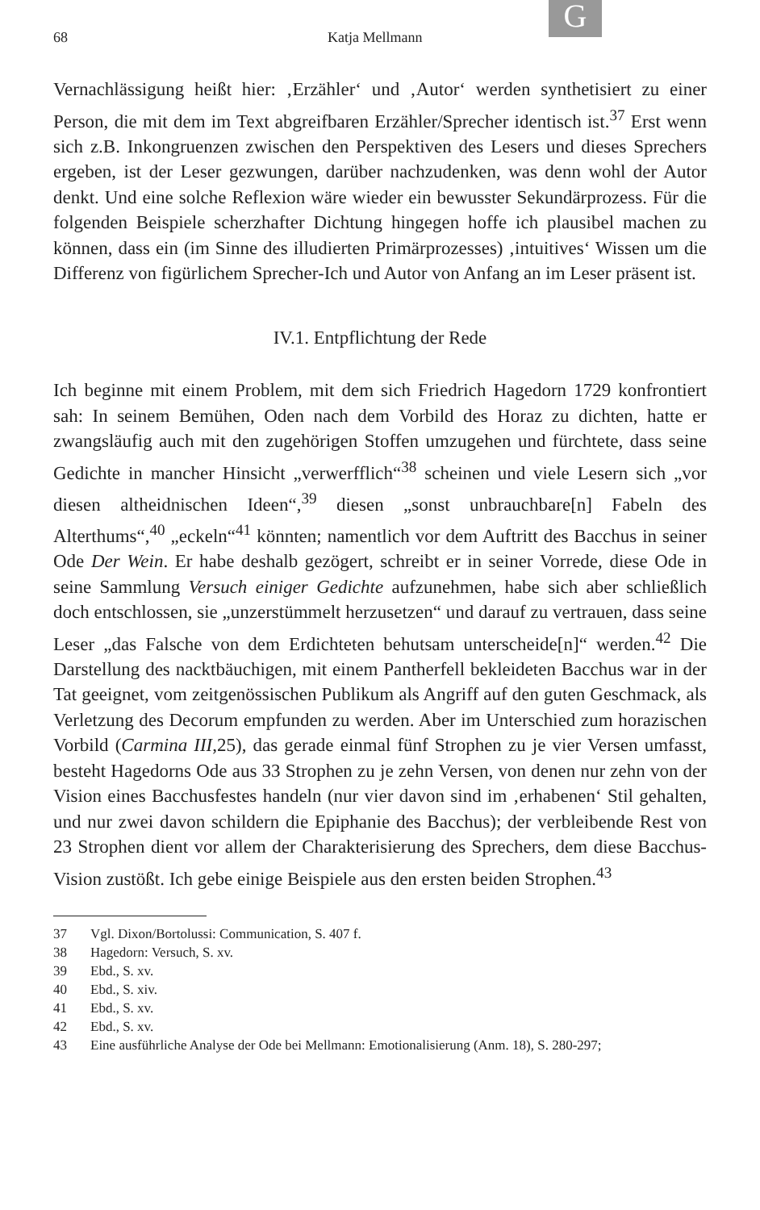G
68 Katja Mellmann
Vernachlässigung heißt hier: ‚Erzähler‘ und ‚Autor‘ werden synthetisiert zu einer Person, die mit dem im Text abgreifbaren Erzähler/Sprecher identisch ist.<sup>37</sup> Erst wenn sich z.B. Inkongruenzen zwischen den Perspektiven des Lesers und dieses Sprechers ergeben, ist der Leser gezwungen, darüber nachzudenken, was denn wohl der Autor denkt. Und eine solche Reflexion wäre wieder ein bewusster Sekundärprozess. Für die folgenden Beispiele scherzhafter Dichtung hingegen hoffe ich plausibel machen zu können, dass ein (im Sinne des illudierten Primärprozesses) ‚intuitives‘ Wissen um die Differenz von figürlichem Sprecher-Ich und Autor von Anfang an im Leser präsent ist.
IV.1. Entpflichtung der Rede
Ich beginne mit einem Problem, mit dem sich Friedrich Hagedorn 1729 konfrontiert sah: In seinem Bemühen, Oden nach dem Vorbild des Horaz zu dichten, hatte er zwangsläufig auch mit den zugehörigen Stoffen umzugehen und fürchtete, dass seine Gedichte in mancher Hinsicht „verwerfflich“<sup>38</sup> scheinen und viele Lesern sich „vor diesen altheidnischen Ideen“,<sup>39</sup> diesen „sonst unbrauchbare[n] Fabeln des Alterthums“,<sup>40</sup> „eckeln“<sup>41</sup> könnten; namentlich vor dem Auftritt des Bacchus in seiner Ode Der Wein. Er habe deshalb gezögert, schreibt er in seiner Vorrede, diese Ode in seine Sammlung Versuch einiger Gedichte aufzunehmen, habe sich aber schließlich doch entschlossen, sie „unzerstümmelt herzusetzen“ und darauf zu vertrauen, dass seine Leser „das Falsche von dem Erdichteten behutsam unterscheide[n]“ werden.<sup>42</sup> Die Darstellung des nacktbäuchigen, mit einem Pantherfell bekleideten Bacchus war in der Tat geeignet, vom zeitgenössischen Publikum als Angriff auf den guten Geschmack, als Verletzung des Decorum empfunden zu werden. Aber im Unterschied zum horazischen Vorbild (Carmina III,25), das gerade einmal fünf Strophen zu je vier Versen umfasst, besteht Hagedorns Ode aus 33 Strophen zu je zehn Versen, von denen nur zehn von der Vision eines Bacchusfestes handeln (nur vier davon sind im ‚erhabenen‘ Stil gehalten, und nur zwei davon schildern die Epiphanie des Bacchus); der verbleibende Rest von 23 Strophen dient vor allem der Charakterisierung des Sprechers, dem diese Bacchus-Vision zustößt. Ich gebe einige Beispiele aus den ersten beiden Strophen.<sup>43</sup>
37 Vgl. Dixon/Bortolussi: Communication, S. 407 f.
38 Hagedorn: Versuch, S. xv.
39 Ebd., S. xv.
40 Ebd., S. xiv.
41 Ebd., S. xv.
42 Ebd., S. xv.
43 Eine ausführliche Analyse der Ode bei Mellmann: Emotionalisierung (Anm. 18), S. 280-297;